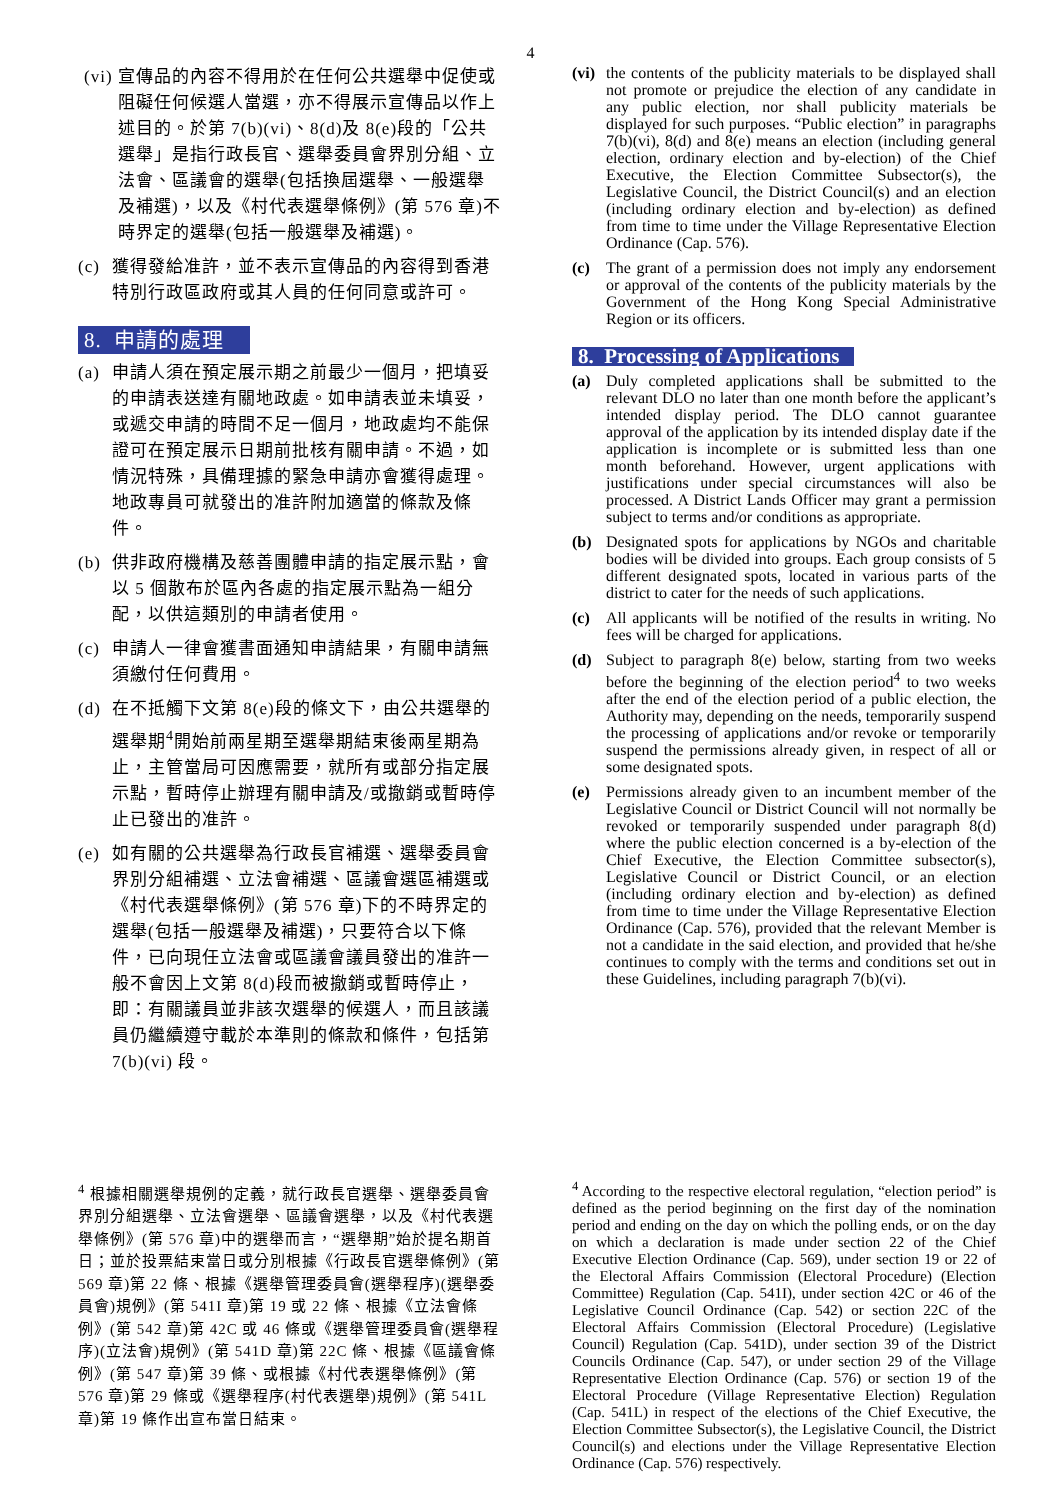4
(vi) 宣傳品的內容不得用於在任何公共選舉中促使或阻礙任何候選人當選，亦不得展示宣傳品以作上述目的。於第 7(b)(vi)、8(d)及 8(e)段的「公共選舉」是指行政長官、選舉委員會界別分組、立法會、區議會的選舉(包括換屆選舉、一般選舉及補選)，以及《村代表選舉條例》(第 576 章)不時界定的選舉(包括一般選舉及補選)。
(c) 獲得發給准許，並不表示宣傳品的內容得到香港特別行政區政府或其人員的任何同意或許可。
8. 申請的處理
(a) 申請人須在預定展示期之前最少一個月，把填妥的申請表送達有關地政處。如申請表並未填妥，或遞交申請的時間不足一個月，地政處均不能保證可在預定展示日期前批核有關申請。不過，如情況特殊，具備理據的緊急申請亦會獲得處理。地政專員可就發出的准許附加適當的條款及條件。
(b) 供非政府機構及慈善團體申請的指定展示點，會以 5 個散布於區內各處的指定展示點為一組分配，以供這類別的申請者使用。
(c) 申請人一律會獲書面通知申請結果，有關申請無須繳付任何費用。
(d) 在不抵觸下文第 8(e)段的條文下，由公共選舉的選舉期<sup>4</sup>開始前兩星期至選舉期結束後兩星期為止，主管當局可因應需要，就所有或部分指定展示點，暫時停止辦理有關申請及/或撤銷或暫時停止已發出的准許。
(e) 如有關的公共選舉為行政長官補選、選舉委員會界別分組補選、立法會補選、區議會選區補選或《村代表選舉條例》(第 576 章)下的不時界定的選舉(包括一般選舉及補選)，只要符合以下條件，已向現任立法會或區議會議員發出的准許一般不會因上文第 8(d)段而被撤銷或暫時停止，即：有關議員並非該次選舉的候選人，而且該議員仍繼續遵守載於本準則的條款和條件，包括第 7(b)(vi) 段。
(vi) the contents of the publicity materials to be displayed shall not promote or prejudice the election of any candidate in any public election, nor shall publicity materials be displayed for such purposes. “Public election” in paragraphs 7(b)(vi), 8(d) and 8(e) means an election (including general election, ordinary election and by-election) of the Chief Executive, the Election Committee Subsector(s), the Legislative Council, the District Council(s) and an election (including ordinary election and by-election) as defined from time to time under the Village Representative Election Ordinance (Cap. 576).
(c) The grant of a permission does not imply any endorsement or approval of the contents of the publicity materials by the Government of the Hong Kong Special Administrative Region or its officers.
8. Processing of Applications
(a) Duly completed applications shall be submitted to the relevant DLO no later than one month before the applicant’s intended display period. The DLO cannot guarantee approval of the application by its intended display date if the application is incomplete or is submitted less than one month beforehand. However, urgent applications with justifications under special circumstances will also be processed. A District Lands Officer may grant a permission subject to terms and/or conditions as appropriate.
(b) Designated spots for applications by NGOs and charitable bodies will be divided into groups. Each group consists of 5 different designated spots, located in various parts of the district to cater for the needs of such applications.
(c) All applicants will be notified of the results in writing. No fees will be charged for applications.
(d) Subject to paragraph 8(e) below, starting from two weeks before the beginning of the election period<sup>4</sup> to two weeks after the end of the election period of a public election, the Authority may, depending on the needs, temporarily suspend the processing of applications and/or revoke or temporarily suspend the permissions already given, in respect of all or some designated spots.
(e) Permissions already given to an incumbent member of the Legislative Council or District Council will not normally be revoked or temporarily suspended under paragraph 8(d) where the public election concerned is a by-election of the Chief Executive, the Election Committee subsector(s), Legislative Council or District Council, or an election (including ordinary election and by-election) as defined from time to time under the Village Representative Election Ordinance (Cap. 576), provided that the relevant Member is not a candidate in the said election, and provided that he/she continues to comply with the terms and conditions set out in these Guidelines, including paragraph 7(b)(vi).
<sup>4</sup> 根據相關選舉規例的定義，就行政長官選舉、選舉委員會界別分組選舉、立法會選舉、區議會選舉，以及《村代表選舉條例》(第 576 章)中的選舉而言，“選舉期”始於提名期首日；並於投票結束當日或分別根據《行政長官選舉條例》(第 569 章)第 22 條、根據《選舉管理委員會(選舉程序)(選舉委員會)規例》(第 541I 章)第 19 或 22 條、根據《立法會條例》(第 542 章)第 42C 或 46 條或《選舉管理委員會(選舉程序)(立法會)規例》(第 541D 章)第 22C 條、根據《區議會條例》(第 547 章)第 39 條、或根據《村代表選舉條例》(第 576 章)第 29 條或《選舉程序(村代表選舉)規例》(第 541L 章)第 19 條作出宣布當日結束。
<sup>4</sup> According to the respective electoral regulation, “election period” is defined as the period beginning on the first day of the nomination period and ending on the day on which the polling ends, or on the day on which a declaration is made under section 22 of the Chief Executive Election Ordinance (Cap. 569), under section 19 or 22 of the Electoral Affairs Commission (Electoral Procedure) (Election Committee) Regulation (Cap. 541I), under section 42C or 46 of the Legislative Council Ordinance (Cap. 542) or section 22C of the Electoral Affairs Commission (Electoral Procedure) (Legislative Council) Regulation (Cap. 541D), under section 39 of the District Councils Ordinance (Cap. 547), or under section 29 of the Village Representative Election Ordinance (Cap. 576) or section 19 of the Electoral Procedure (Village Representative Election) Regulation (Cap. 541L) in respect of the elections of the Chief Executive, the Election Committee Subsector(s), the Legislative Council, the District Council(s) and elections under the Village Representative Election Ordinance (Cap. 576) respectively.